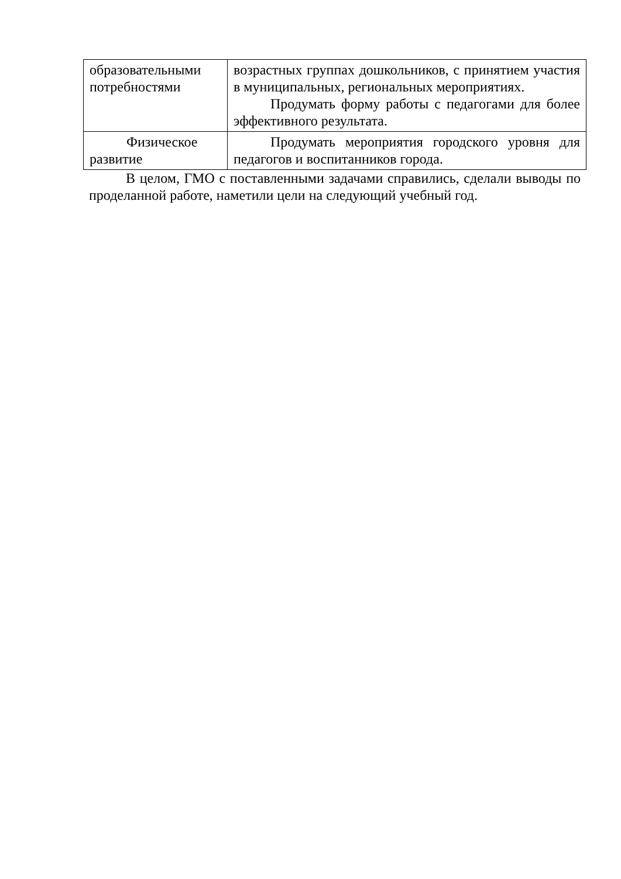| образовательными потребностями | возрастных группах дошкольников, с принятием участия в муниципальных, региональных мероприятиях. Продумать форму работы с педагогами для более эффективного результата. |
| Физическое развитие | Продумать мероприятия городского уровня для педагогов и воспитанников города. |
В целом, ГМО с поставленными задачами справились, сделали выводы по проделанной работе, наметили цели на следующий учебный год.